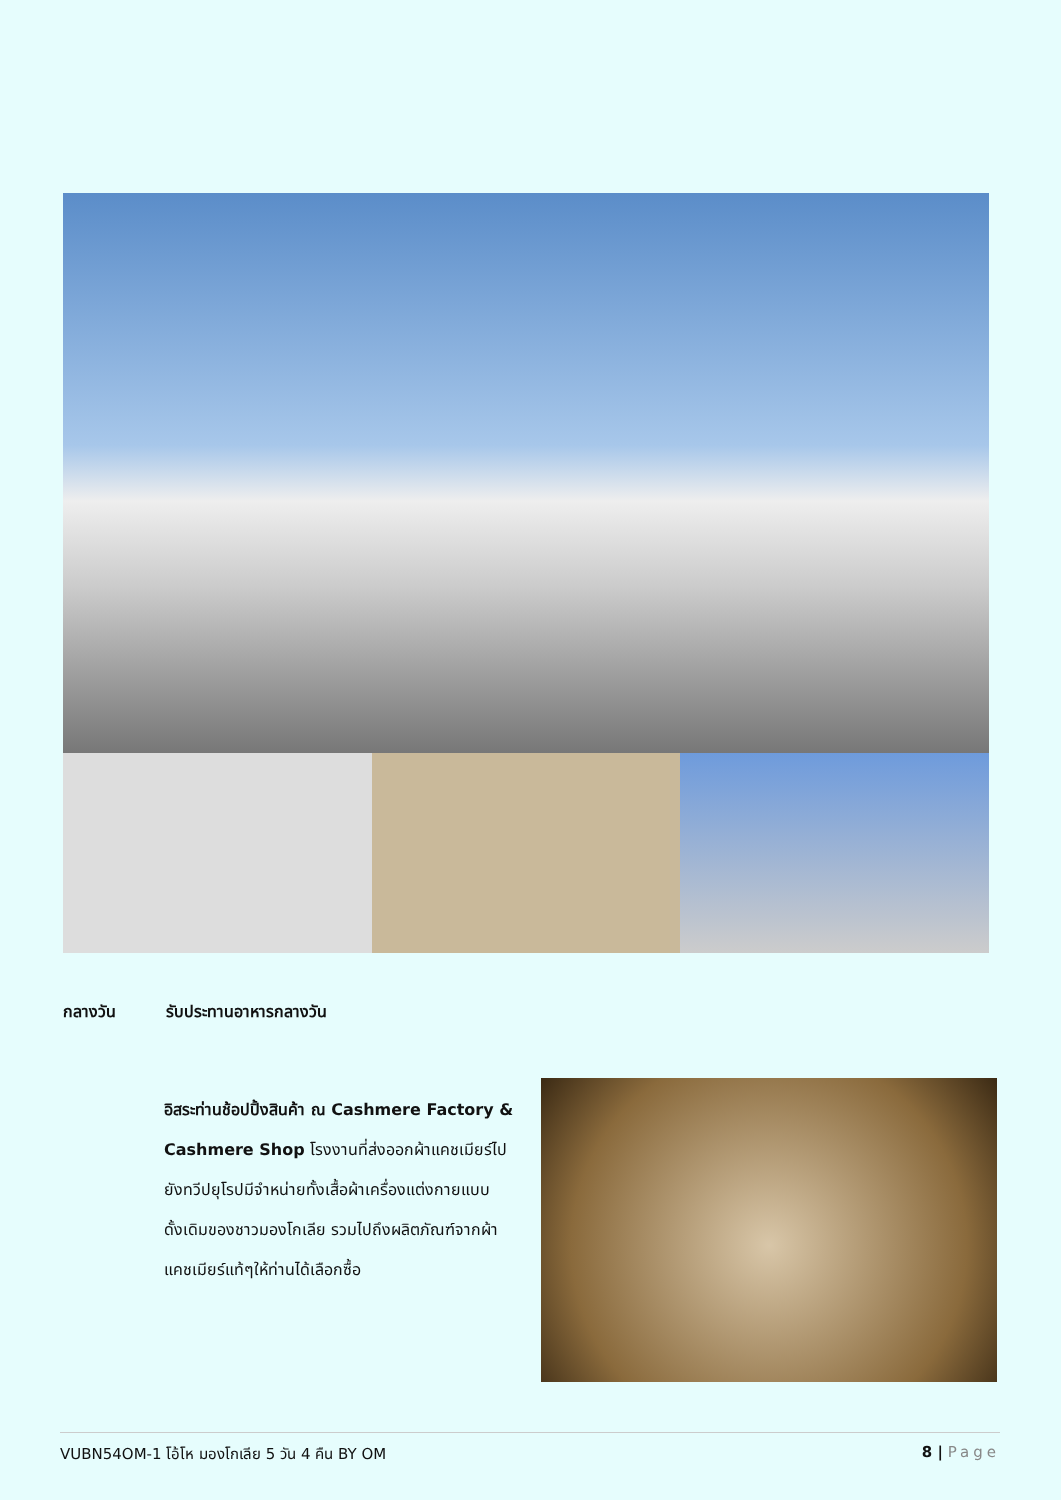กลางวัน รับประทานอาหารกลางวัน
อิสระท่านช้อปปิ้งสินค้า ณ Cashmere Factory & Cashmere Shop โรงงานที่ส่งออกผ้าแคชเมียร์ไปยังทวีปยุโรปมีจำหน่ายทั้งเสื้อผ้าเครื่องแต่งกายแบบดั้งเดิมของชาวมองโกเลีย รวมไปถึงผลิตภัณฑ์จากผ้าแคชเมียร์แท้ๆให้ท่านได้เลือกซื้อ
VUBN54OM-1 โอ้โห มองโกเลีย 5 วัน 4 คืน BY OM 8 | Page